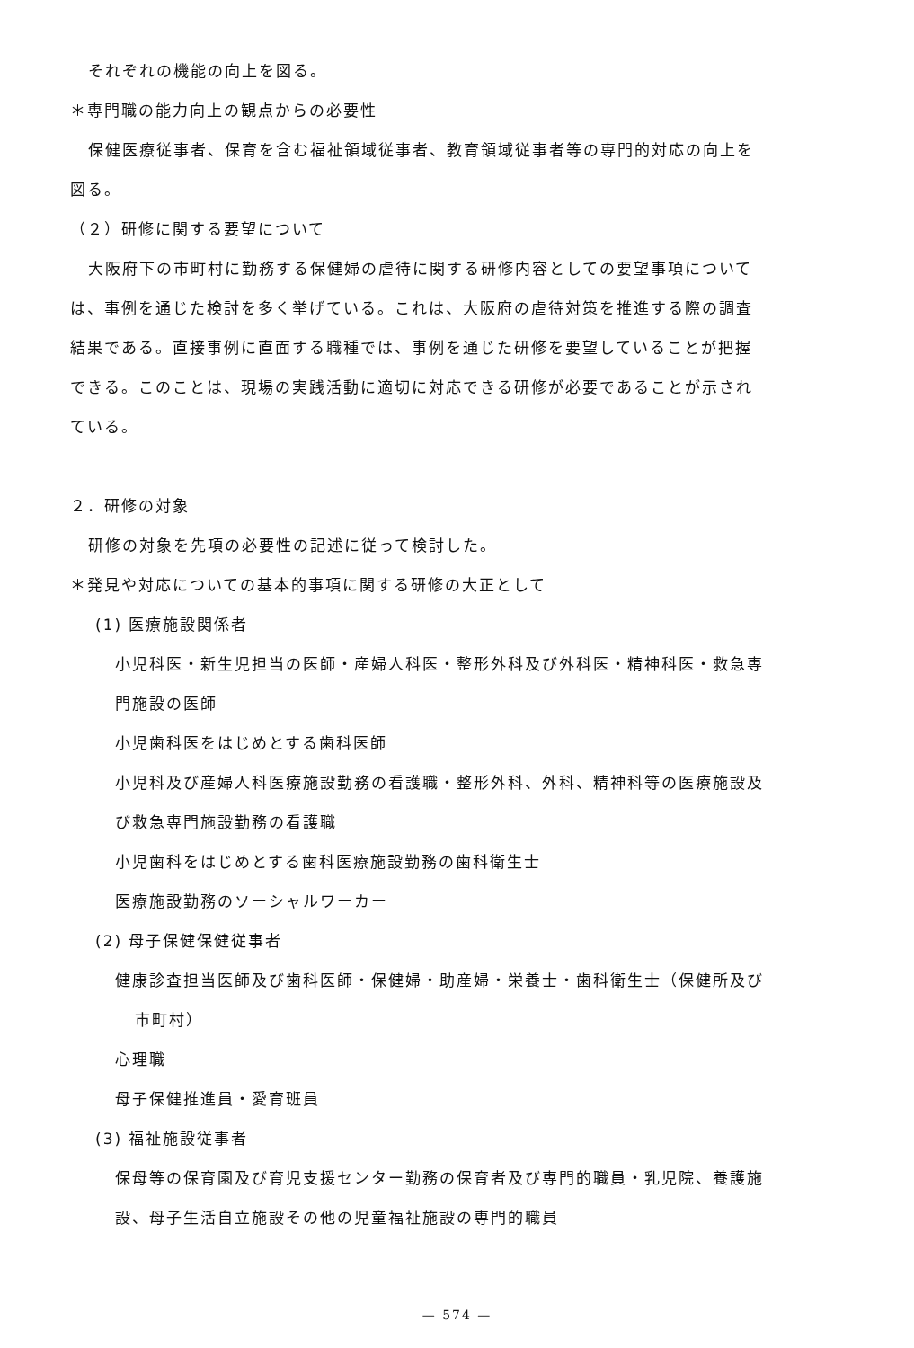それぞれの機能の向上を図る。
＊専門職の能力向上の観点からの必要性
保健医療従事者、保育を含む福祉領域従事者、教育領域従事者等の専門的対応の向上を
図る。
（２）研修に関する要望について
大阪府下の市町村に勤務する保健婦の虐待に関する研修内容としての要望事項について
は、事例を通じた検討を多く挙げている。これは、大阪府の虐待対策を推進する際の調査
結果である。直接事例に直面する職種では、事例を通じた研修を要望していることが把握
できる。このことは、現場の実践活動に適切に対応できる研修が必要であることが示され
ている。
２．研修の対象
研修の対象を先項の必要性の記述に従って検討した。
＊発見や対応についての基本的事項に関する研修の大正として
(1) 医療施設関係者
小児科医・新生児担当の医師・産婦人科医・整形外科及び外科医・精神科医・救急専
門施設の医師
小児歯科医をはじめとする歯科医師
小児科及び産婦人科医療施設勤務の看護職・整形外科、外科、精神科等の医療施設及
び救急専門施設勤務の看護職
小児歯科をはじめとする歯科医療施設勤務の歯科衛生士
医療施設勤務のソーシャルワーカー
(2) 母子保健保健従事者
健康診査担当医師及び歯科医師・保健婦・助産婦・栄養士・歯科衛生士（保健所及び
市町村）
心理職
母子保健推進員・愛育班員
(3) 福祉施設従事者
保母等の保育園及び育児支援センター勤務の保育者及び専門的職員・乳児院、養護施
設、母子生活自立施設その他の児童福祉施設の専門的職員
— 574 —